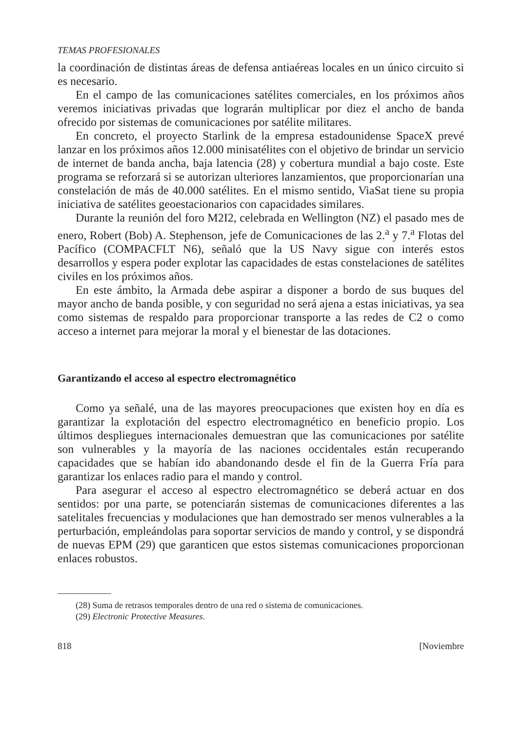TEMAS PROFESIONALES
la coordinación de distintas áreas de defensa antiaéreas locales en un único circuito si es necesario.
En el campo de las comunicaciones satélites comerciales, en los próximos años veremos iniciativas privadas que lograrán multiplicar por diez el ancho de banda ofrecido por sistemas de comunicaciones por satélite militares.
En concreto, el proyecto Starlink de la empresa estadounidense SpaceX prevé lanzar en los próximos años 12.000 minisatélites con el objetivo de brindar un servicio de internet de banda ancha, baja latencia (28) y cobertura mundial a bajo coste. Este programa se reforzará si se autorizan ulteriores lanzamientos, que proporcionarían una constelación de más de 40.000 satélites. En el mismo sentido, ViaSat tiene su propia iniciativa de satélites geoestacionarios con capacidades similares.
Durante la reunión del foro M2I2, celebrada en Wellington (NZ) el pasado mes de enero, Robert (Bob) A. Stephenson, jefe de Comunicaciones de las 2.<sup>a</sup> y 7.<sup>a</sup> Flotas del Pacífico (COMPACFLT N6), señaló que la US Navy sigue con interés estos desarrollos y espera poder explotar las capacidades de estas constelaciones de satélites civiles en los próximos años.
En este ámbito, la Armada debe aspirar a disponer a bordo de sus buques del mayor ancho de banda posible, y con seguridad no será ajena a estas iniciativas, ya sea como sistemas de respaldo para proporcionar transporte a las redes de C2 o como acceso a internet para mejorar la moral y el bienestar de las dotaciones.
Garantizando el acceso al espectro electromagnético
Como ya señalé, una de las mayores preocupaciones que existen hoy en día es garantizar la explotación del espectro electromagnético en beneficio propio. Los últimos despliegues internacionales demuestran que las comunicaciones por satélite son vulnerables y la mayoría de las naciones occidentales están recuperando capacidades que se habían ido abandonando desde el fin de la Guerra Fría para garantizar los enlaces radio para el mando y control.
Para asegurar el acceso al espectro electromagnético se deberá actuar en dos sentidos: por una parte, se potenciarán sistemas de comunicaciones diferentes a las satelitales frecuencias y modulaciones que han demostrado ser menos vulnerables a la perturbación, empleándolas para soportar servicios de mando y control, y se dispondrá de nuevas EPM (29) que garanticen que estos sistemas comunicaciones proporcionan enlaces robustos.
(28) Suma de retrasos temporales dentro de una red o sistema de comunicaciones.
(29) Electronic Protective Measures.
818 [Noviembre